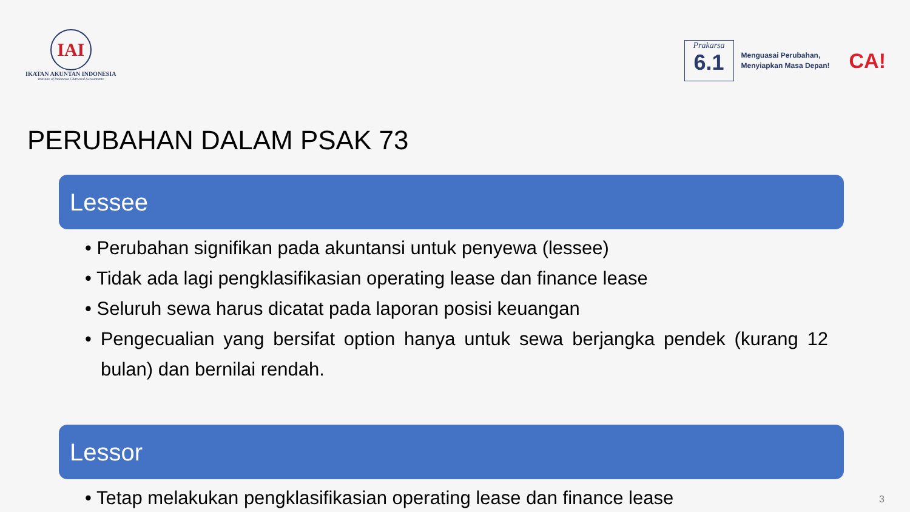IAI
IKATAN AKUNTAN INDONESIA
Institute of Indonesia Chartered Accountants
Prakarsa
6.1
Menguasai Perubahan,
Menyiapkan Masa Depan!
CA!
PERUBAHAN DALAM PSAK 73
Lessee
• Perubahan signifikan pada akuntansi untuk penyewa (lessee)
• Tidak ada lagi pengklasifikasian operating lease dan finance lease
• Seluruh sewa harus dicatat pada laporan posisi keuangan
• Pengecualian yang bersifat option hanya untuk sewa berjangka pendek (kurang 12 bulan) dan bernilai rendah.
Lessor
• Tetap melakukan pengklasifikasian operating lease dan finance lease
3